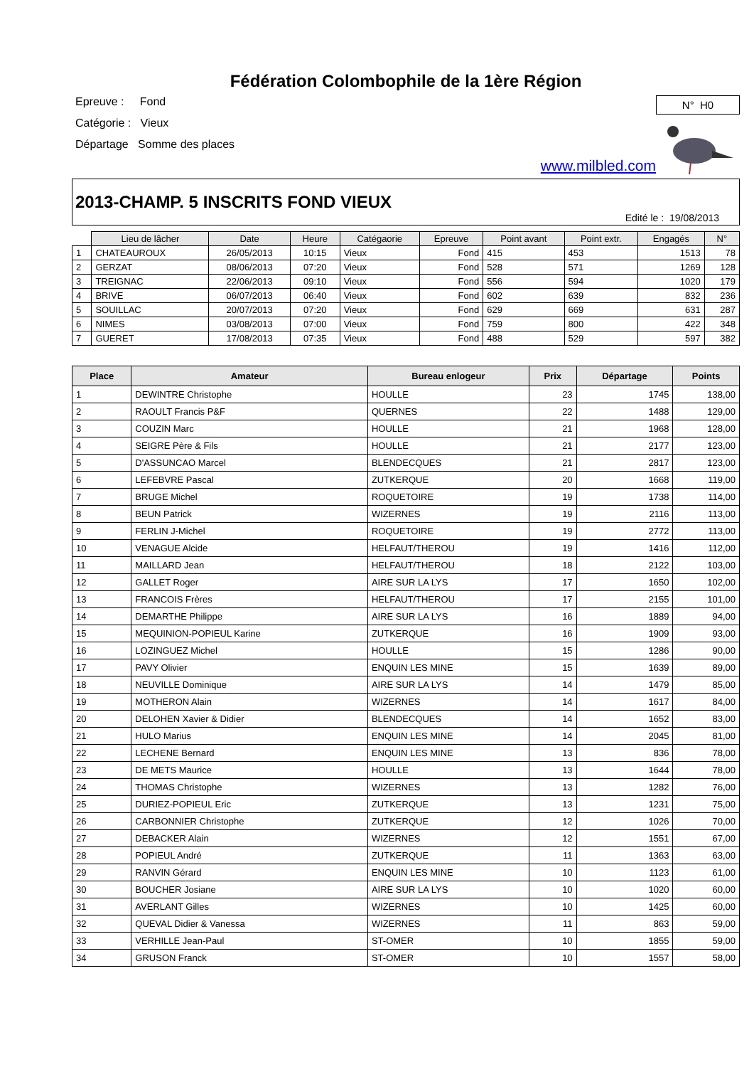Fédération Colombophile de la 1ère Région
Epreuve : Fond
Catégorie : Vieux
Départage Somme des places
N° H0
www.milbled.com
2013-CHAMP. 5 INSCRITS FOND VIEUX
Edité le : 19/08/2013
| | Lieu de lâcher | Date | Heure | Catégaorie | Epreuve | Point avant | Point extr. | Engagés | N° |
| 1 | CHATEAUROUX | 26/05/2013 | 10:15 | Vieux | Fond | 415 | 453 | 1513 | 78 |
| 2 | GERZAT | 08/06/2013 | 07:20 | Vieux | Fond | 528 | 571 | 1269 | 128 |
| 3 | TREIGNAC | 22/06/2013 | 09:10 | Vieux | Fond | 556 | 594 | 1020 | 179 |
| 4 | BRIVE | 06/07/2013 | 06:40 | Vieux | Fond | 602 | 639 | 832 | 236 |
| 5 | SOUILLAC | 20/07/2013 | 07:20 | Vieux | Fond | 629 | 669 | 631 | 287 |
| 6 | NIMES | 03/08/2013 | 07:00 | Vieux | Fond | 759 | 800 | 422 | 348 |
| 7 | GUERET | 17/08/2013 | 07:35 | Vieux | Fond | 488 | 529 | 597 | 382 |
| Place | Amateur | Bureau enlogeur | Prix | Départage | Points |
| --- | --- | --- | --- | --- | --- |
| 1 | DEWINTRE Christophe | HOULLE | 23 | 1745 | 138,00 |
| 2 | RAOULT Francis P&F | QUERNES | 22 | 1488 | 129,00 |
| 3 | COUZIN Marc | HOULLE | 21 | 1968 | 128,00 |
| 4 | SEIGRE Père & Fils | HOULLE | 21 | 2177 | 123,00 |
| 5 | D'ASSUNCAO Marcel | BLENDECQUES | 21 | 2817 | 123,00 |
| 6 | LEFEBVRE Pascal | ZUTKERQUE | 20 | 1668 | 119,00 |
| 7 | BRUGE Michel | ROQUETOIRE | 19 | 1738 | 114,00 |
| 8 | BEUN Patrick | WIZERNES | 19 | 2116 | 113,00 |
| 9 | FERLIN J-Michel | ROQUETOIRE | 19 | 2772 | 113,00 |
| 10 | VENAGUE Alcide | HELFAUT/THEROU | 19 | 1416 | 112,00 |
| 11 | MAILLARD Jean | HELFAUT/THEROU | 18 | 2122 | 103,00 |
| 12 | GALLET Roger | AIRE SUR LA LYS | 17 | 1650 | 102,00 |
| 13 | FRANCOIS Frères | HELFAUT/THEROU | 17 | 2155 | 101,00 |
| 14 | DEMARTHE Philippe | AIRE SUR LA LYS | 16 | 1889 | 94,00 |
| 15 | MEQUINION-POPIEUL Karine | ZUTKERQUE | 16 | 1909 | 93,00 |
| 16 | LOZINGUEZ Michel | HOULLE | 15 | 1286 | 90,00 |
| 17 | PAVY Olivier | ENQUIN LES MINE | 15 | 1639 | 89,00 |
| 18 | NEUVILLE Dominique | AIRE SUR LA LYS | 14 | 1479 | 85,00 |
| 19 | MOTHERON Alain | WIZERNES | 14 | 1617 | 84,00 |
| 20 | DELOHEN Xavier & Didier | BLENDECQUES | 14 | 1652 | 83,00 |
| 21 | HULO Marius | ENQUIN LES MINE | 14 | 2045 | 81,00 |
| 22 | LECHENE Bernard | ENQUIN LES MINE | 13 | 836 | 78,00 |
| 23 | DE METS Maurice | HOULLE | 13 | 1644 | 78,00 |
| 24 | THOMAS Christophe | WIZERNES | 13 | 1282 | 76,00 |
| 25 | DURIEZ-POPIEUL Eric | ZUTKERQUE | 13 | 1231 | 75,00 |
| 26 | CARBONNIER Christophe | ZUTKERQUE | 12 | 1026 | 70,00 |
| 27 | DEBACKER Alain | WIZERNES | 12 | 1551 | 67,00 |
| 28 | POPIEUL André | ZUTKERQUE | 11 | 1363 | 63,00 |
| 29 | RANVIN Gérard | ENQUIN LES MINE | 10 | 1123 | 61,00 |
| 30 | BOUCHER Josiane | AIRE SUR LA LYS | 10 | 1020 | 60,00 |
| 31 | AVERLANT Gilles | WIZERNES | 10 | 1425 | 60,00 |
| 32 | QUEVAL Didier & Vanessa | WIZERNES | 11 | 863 | 59,00 |
| 33 | VERHILLE Jean-Paul | ST-OMER | 10 | 1855 | 59,00 |
| 34 | GRUSON Franck | ST-OMER | 10 | 1557 | 58,00 |